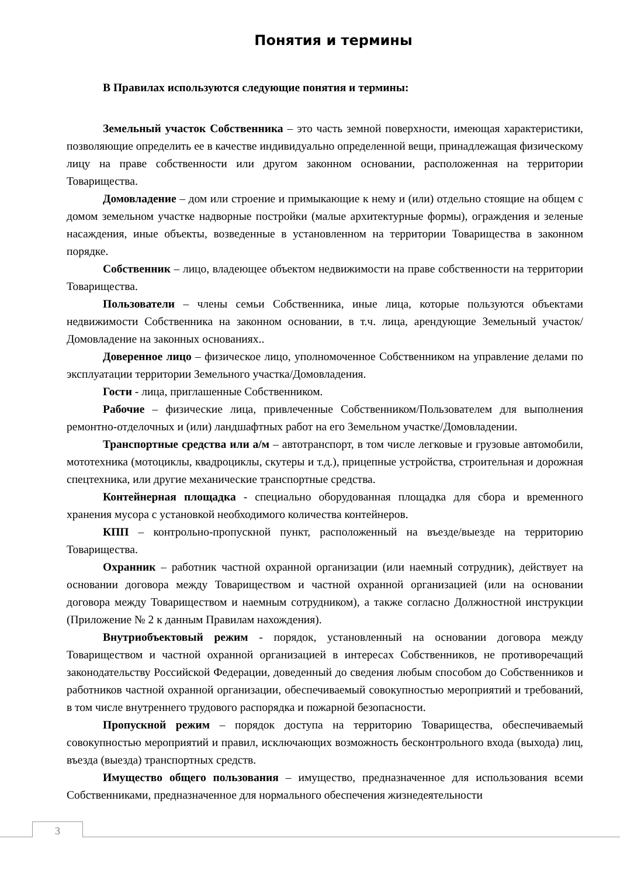Понятия и термины
В Правилах используются следующие понятия и термины:
Земельный участок Собственника – это часть земной поверхности, имеющая характеристики, позволяющие определить ее в качестве индивидуально определенной вещи, принадлежащая физическому лицу на праве собственности или другом законном основании, расположенная на территории Товарищества.
Домовладение – дом или строение и примыкающие к нему и (или) отдельно стоящие на общем с домом земельном участке надворные постройки (малые архитектурные формы), ограждения и зеленые насаждения, иные объекты, возведенные в установленном на территории Товарищества в законном порядке.
Собственник – лицо, владеющее объектом недвижимости на праве собственности на территории Товарищества.
Пользователи – члены семьи Собственника, иные лица, которые пользуются объектами недвижимости Собственника на законном основании, в т.ч. лица, арендующие Земельный участок/Домовладение на законных основаниях..
Доверенное лицо – физическое лицо, уполномоченное Собственником на управление делами по эксплуатации территории Земельного участка/Домовладения.
Гости - лица, приглашенные Собственником.
Рабочие – физические лица, привлеченные Собственником/Пользователем для выполнения ремонтно-отделочных и (или) ландшафтных работ на его Земельном участке/Домовладении.
Транспортные средства или а/м – автотранспорт, в том числе легковые и грузовые автомобили, мототехника (мотоциклы, квадроциклы, скутеры и т.д.), прицепные устройства, строительная и дорожная спецтехника, или другие механические транспортные средства.
Контейнерная площадка - специально оборудованная площадка для сбора и временного хранения мусора с установкой необходимого количества контейнеров.
КПП – контрольно-пропускной пункт, расположенный на въезде/выезде на территорию Товарищества.
Охранник – работник частной охранной организации (или наемный сотрудник), действует на основании договора между Товариществом и частной охранной организацией (или на основании договора между Товариществом и наемным сотрудником), а также согласно Должностной инструкции (Приложение № 2 к данным Правилам нахождения).
Внутриобъектовый режим - порядок, установленный на основании договора между Товариществом и частной охранной организацией в интересах Собственников, не противоречащий законодательству Российской Федерации, доведенный до сведения любым способом до Собственников и работников частной охранной организации, обеспечиваемый совокупностью мероприятий и требований, в том числе внутреннего трудового распорядка и пожарной безопасности.
Пропускной режим – порядок доступа на территорию Товарищества, обеспечиваемый совокупностью мероприятий и правил, исключающих возможность бесконтрольного входа (выхода) лиц, въезда (выезда) транспортных средств.
Имущество общего пользования – имущество, предназначенное для использования всеми Собственниками, предназначенное для нормального обеспечения жизнедеятельности
3